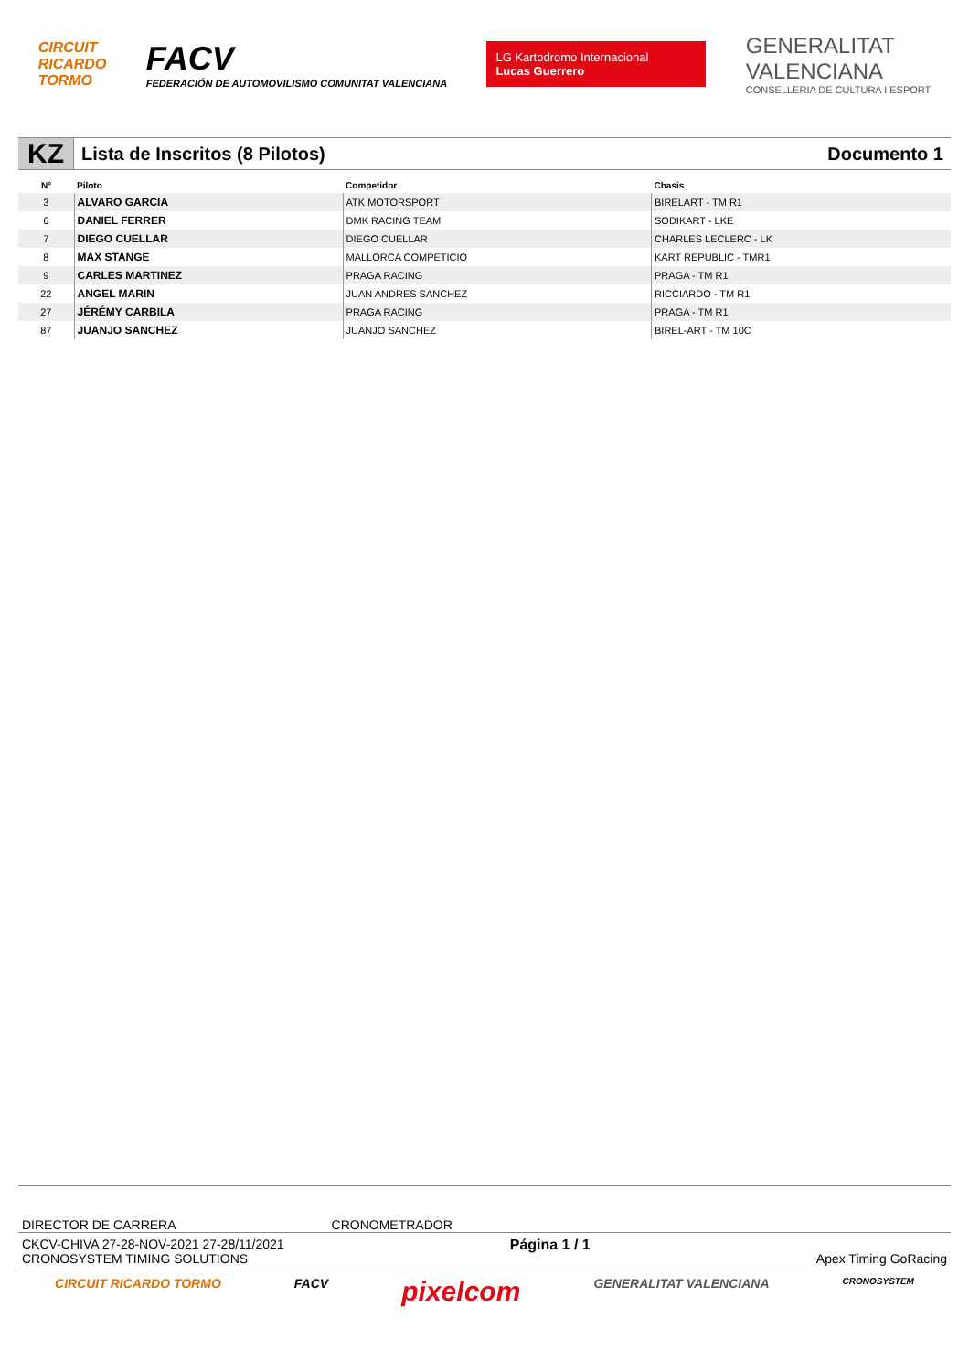CIRCUIT
RICARDO
TORMO
FACV
FEDERACIÓN DE AUTOMOVILISMO COMUNITAT VALENCIANA
LG Kartodromo Internacional
Lucas Guerrero
GENERALITAT
VALENCIANA
CONSELLERIA DE CULTURA I ESPORT
KZ
Lista de Inscritos (8 Pilotos) Documento 1
| Nº | Piloto | Competidor | Chasis |
| --- | --- | --- | --- |
| 3 | ALVARO GARCIA | ATK MOTORSPORT | BIRELART - TM R1 |
| 6 | DANIEL FERRER | DMK RACING TEAM | SODIKART - LKE |
| 7 | DIEGO CUELLAR | DIEGO CUELLAR | CHARLES LECLERC - LK |
| 8 | MAX STANGE | MALLORCA COMPETICIO | KART REPUBLIC - TMR1 |
| 9 | CARLES MARTINEZ | PRAGA RACING | PRAGA - TM R1 |
| 22 | ANGEL MARIN | JUAN ANDRES SANCHEZ | RICCIARDO - TM R1 |
| 27 | JÉRÉMY CARBILA | PRAGA RACING | PRAGA - TM R1 |
| 87 | JUANJO SANCHEZ | JUANJO SANCHEZ | BIREL-ART - TM 10C |
DIRECTOR DE CARRERA CRONOMETRADOR
CKCV-CHIVA 27-28-NOV-2021 27-28/11/2021
CRONOSYSTEM TIMING SOLUTIONS
Página 1 / 1 Apex Timing GoRacing
CIRCUIT RICARDO TORMO FACV pixelcom GENERALITAT VALENCIANA CRONOSYSTEM